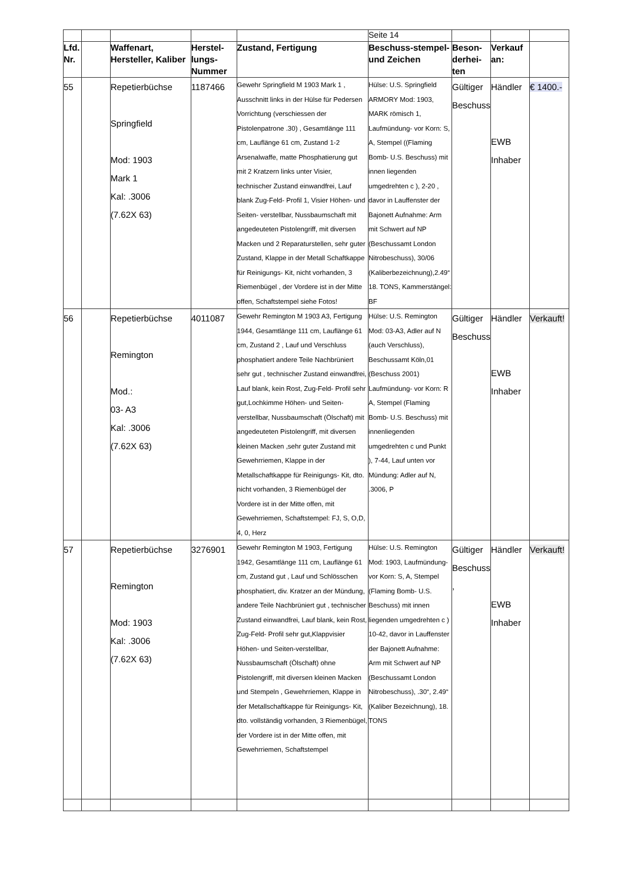| | | | | | Seite 14 | | | |
| Lfd. Nr. | | Waffenart, Hersteller, Kaliber | Herstel-lungs-Nummer | Zustand, Fertigung | Beschuss-stempel- und Zeichen | Beson-derhei-ten | Verkauf an: | |
| 55 | | Repetierbüchse Springfield Mod: 1903 Mark 1 Kal: .3006 (7.62X 63) | 1187466 | Gewehr Springfield M 1903 Mark 1 , Ausschnitt links in der Hülse für Pedersen Vorrichtung (verschiessen der Pistolenpatrone .30) , Gesamtlänge 111 cm, Lauflänge 61 cm, Zustand 1-2 Arsenalwaffe, matte Phosphatierung gut mit 2 Kratzern links unter Visier, technischer Zustand einwandfrei, Lauf blank Zug-Feld- Profil 1, Visier Höhen- und Seiten- verstellbar, Nussbaumschaft mit angedeuteten Pistolengriff, mit diversen Macken und 2 Reparaturstellen, sehr guter Zustand, Klappe in der Metall Schaftkappe für Reinigungs- Kit, nicht vorhanden, 3 Riemenbügel , der Vordere ist in der Mitte offen, Schaftstempel siehe Fotos! | Hülse: U.S. Springfield ARMORY Mod: 1903, MARK römisch 1, Laufmündung- vor Korn: S, A, Stempel ((Flaming Bomb- U.S. Beschuss) mit innen liegenden umgedrehten c ), 2-20 , davor in Lauffenster der Bajonett Aufnahme: Arm mit Schwert auf NP (Beschussamt London Nitrobeschuss), 30/06 (Kaliberbezeichnung),2.49“ 18. TONS, Kammerstängel: BF | Gültiger Beschuss | Händler EWB Inhaber | € 1400.- |
| 56 | | Repetierbüchse Remington Mod.: 03- A3 Kal: .3006 (7.62X 63) | 4011087 | Gewehr Remington M 1903 A3, Fertigung 1944, Gesamtlänge 111 cm, Lauflänge 61 cm, Zustand 2 , Lauf und Verschluss phosphatiert andere Teile Nachbrüniert sehr gut , technischer Zustand einwandfrei, Lauf blank, kein Rost, Zug-Feld- Profil sehr gut,Lochkimme Höhen- und Seiten-verstellbar, Nussbaumschaft (Ölschaft) mit angedeuteten Pistolengriff, mit diversen kleinen Macken ,sehr guter Zustand mit Gewehrriemen, Klappe in der Metallschaftkappe für Reinigungs- Kit, dto. nicht vorhanden, 3 Riemenbügel der Vordere ist in der Mitte offen, mit Gewehrriemen, Schaftstempel: FJ, S, O,D, 4, 0, Herz | Hülse: U.S. Remington Mod: 03-A3, Adler auf N (auch Verschluss), Beschussamt Köln,01 (Beschuss 2001) Laufmündung- vor Korn: R A, Stempel (Flaming Bomb- U.S. Beschuss) mit innenliegenden umgedrehten c und Punkt ), 7-44, Lauf unten vor Mündung: Adler auf N, .3006, P | Gültiger Beschuss | Händler EWB Inhaber | Verkauft! |
| 57 | | Repetierbüchse Remington Mod: 1903 Kal: .3006 (7.62X 63) | 3276901 | Gewehr Remington M 1903, Fertigung 1942, Gesamtlänge 111 cm, Lauflänge 61 cm, Zustand gut , Lauf und Schlösschen phosphatiert, div. Kratzer an der Mündung, andere Teile Nachbrüniert gut , technischer Zustand einwandfrei, Lauf blank, kein Rost, Zug-Feld- Profil sehr gut,Klappvisier Höhen- und Seiten-verstellbar, Nussbaumschaft (Ölschaft) ohne Pistolengriff, mit diversen kleinen Macken und Stempeln , Gewehrriemen, Klappe in der Metallschaftkappe für Reinigungs- Kit, dto. vollständig vorhanden, 3 Riemenbügel, der Vordere ist in der Mitte offen, mit Gewehrriemen, Schaftstempel | Hülse: U.S. Remington Mod: 1903, Laufmündung- vor Korn: S, A, Stempel (Flaming Bomb- U.S. Beschuss) mit innen liegenden umgedrehten c ) 10-42, davor in Lauffenster der Bajonett Aufnahme: Arm mit Schwert auf NP (Beschussamt London Nitrobeschuss), .30“, 2.49“ (Kaliber Bezeichnung), 18. TONS | Gültiger Beschuss , | Händler EWB Inhaber | Verkauft! |